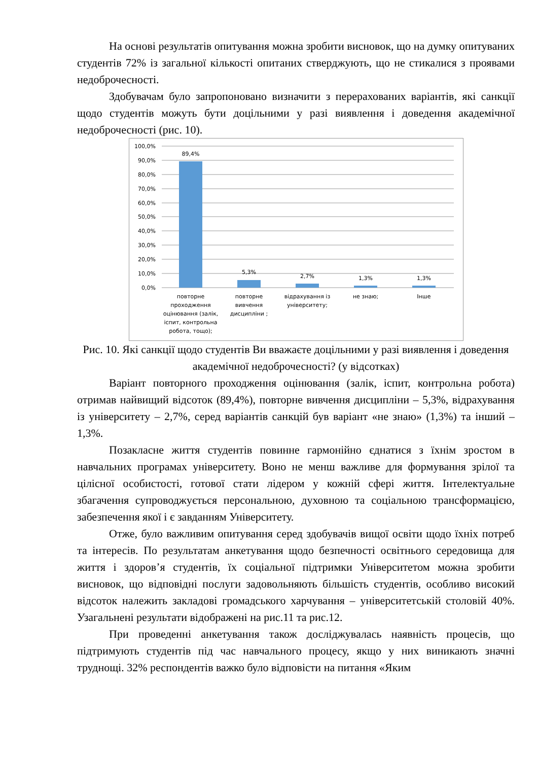На основі результатів опитування можна зробити висновок, що на думку опитуваних студентів 72% із загальної кількості опитаних стверджують, що не стикалися з проявами недоброчесності.
Здобувачам було запропоновано визначити з перерахованих варіантів, які санкції щодо студентів можуть бути доцільними у разі виявлення і доведення академічної недоброчесності (рис. 10).
100,0%
90,0%
80,0%
70,0%
60,0%
50,0%
40,0%
30,0%
20,0%
10,0%
0,0%
89,4%
5,3%
2,7%
1,3%
1,3%
повторне
проходження
оцінювання (залік,
іспит, контрольна
робота, тощо);
повторне
вивчення
дисципліни ;
відрахування із
університету;
не знаю;
Інше
Рис. 10. Які санкції щодо студентів Ви вважаєте доцільними у разі виявлення і доведення академічної недоброчесності? (у відсотках)
Варіант повторного проходження оцінювання (залік, іспит, контрольна робота) отримав найвищий відсоток (89,4%), повторне вивчення дисципліни – 5,3%, відрахування із університету – 2,7%, серед варіантів санкцій був варіант «не знаю» (1,3%) та інший – 1,3%.
Позакласне життя студентів повинне гармонійно єднатися з їхнім зростом в навчальних програмах університету. Воно не менш важливе для формування зрілої та цілісної особистості, готової стати лідером у кожній сфері життя. Інтелектуальне збагачення супроводжується персональною, духовною та соціальною трансформацією, забезпечення якої і є завданням Університету.
Отже, було важливим опитування серед здобувачів вищої освіти щодо їхніх потреб та інтересів. По результатам анкетування щодо безпечності освітнього середовища для життя і здоров’я студентів, їх соціальної підтримки Університетом можна зробити висновок, що відповідні послуги задовольняють більшість студентів, особливо високий відсоток належить закладові громадського харчування – університетській столовій 40%. Узагальнені результати відображені на рис.11 та рис.12.
При проведенні анкетування також досліджувалась наявність процесів, що підтримують студентів під час навчального процесу, якщо у них виникають значні труднощі. 32% респондентів важко було відповісти на питання «Яким